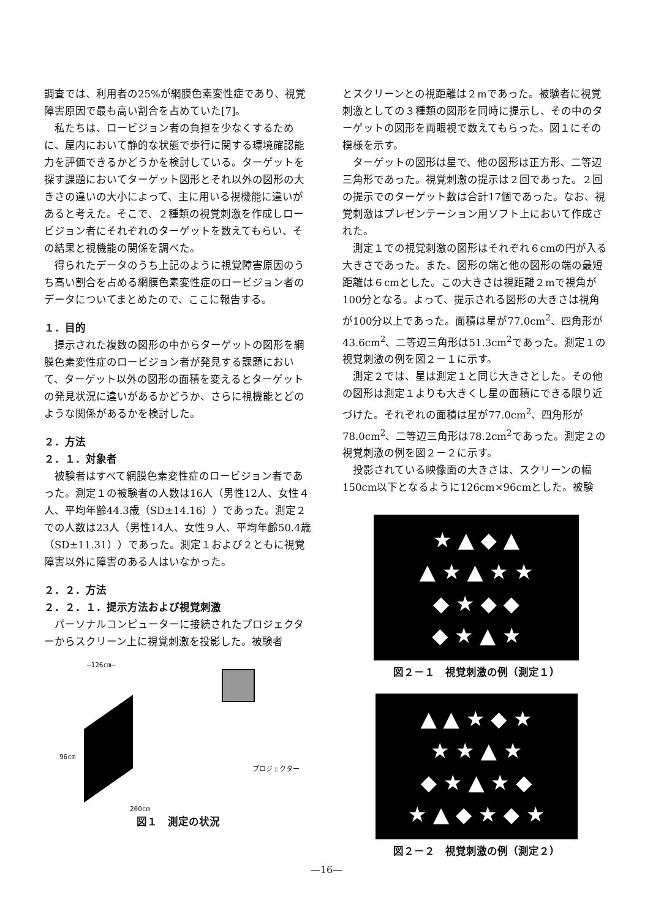調査では、利用者の25%が網膜色素変性症であり、視覚障害原因で最も高い割合を占めていた[7]。
私たちは、ロービジョン者の負担を少なくするために、屋内において静的な状態で歩行に関する環境確認能力を評価できるかどうかを検討している。ターゲットを探す課題においてターゲット図形とそれ以外の図形の大きさの違いの大小によって、主に用いる視機能に違いがあると考えた。そこで、２種類の視覚刺激を作成しロービジョン者にそれぞれのターゲットを数えてもらい、その結果と視機能の関係を調べた。
得られたデータのうち上記のように視覚障害原因のうち高い割合を占める網膜色素変性症のロービジョン者のデータについてまとめたので、ここに報告する。
１．目的
提示された複数の図形の中からターゲットの図形を網膜色素変性症のロービジョン者が発見する課題において、ターゲット以外の図形の面積を変えるとターゲットの発見状況に違いがあるかどうか、さらに視機能とどのような関係があるかを検討した。
２．方法
２．１．対象者
被験者はすべて網膜色素変性症のロービジョン者であった。測定１の被験者の人数は16人（男性12人、女性４人、平均年齢44.3歳（SD±14.16））であった。測定２での人数は23人（男性14人、女性９人、平均年齢50.4歳（SD±11.31））であった。測定１および２ともに視覚障害以外に障害のある人はいなかった。
２．２．方法
２．２．１．提示方法および視覚刺激
パーソナルコンピューターに接続されたプロジェクターからスクリーン上に視覚刺激を投影した。被験者
—126cm—
96cm
プロジェクター
200cm
図１　測定の状況
とスクリーンとの視距離は２mであった。被験者に視覚刺激としての３種類の図形を同時に提示し、その中のターゲットの図形を両眼視で数えてもらった。図１にその模様を示す。
ターゲットの図形は星で、他の図形は正方形、二等辺三角形であった。視覚刺激の提示は２回であった。２回の提示でのターゲット数は合計17個であった。なお、視覚刺激はプレゼンテーション用ソフト上において作成された。
測定１での視覚刺激の図形はそれぞれ６cmの円が入る大きさであった。また、図形の端と他の図形の端の最短距離は６cmとした。この大きさは視距離２mで視角が100分となる。よって、提示される図形の大きさは視角が100分以上であった。面積は星が77.0cm<sup>2</sup>、四角形が43.6cm<sup>2</sup>、二等辺三角形は51.3cm<sup>2</sup>であった。測定１の視覚刺激の例を図２－１に示す。
測定２では、星は測定１と同じ大きさとした。その他の図形は測定１よりも大きくし星の面積にできる限り近づけた。それぞれの面積は星が77.0cm<sup>2</sup>、四角形が78.0cm<sup>2</sup>、二等辺三角形は78.2cm<sup>2</sup>であった。測定２の視覚刺激の例を図２－２に示す。
投影されている映像面の大きさは、スクリーンの幅150cm以下となるように126cm×96cmとした。被験
★ ▲ ◆ ▲
▲ ★ ▲ ★ ★
◆ ★ ◆ ◆
◆ ★ ▲ ★
図２－１　視覚刺激の例（測定１）
▲ ▲ ★ ◆ ★
★ ★ ▲ ★
◆ ★ ▲ ★ ◆
★ ▲ ◆ ★ ◆ ★
図２－２　視覚刺激の例（測定２）
—16—